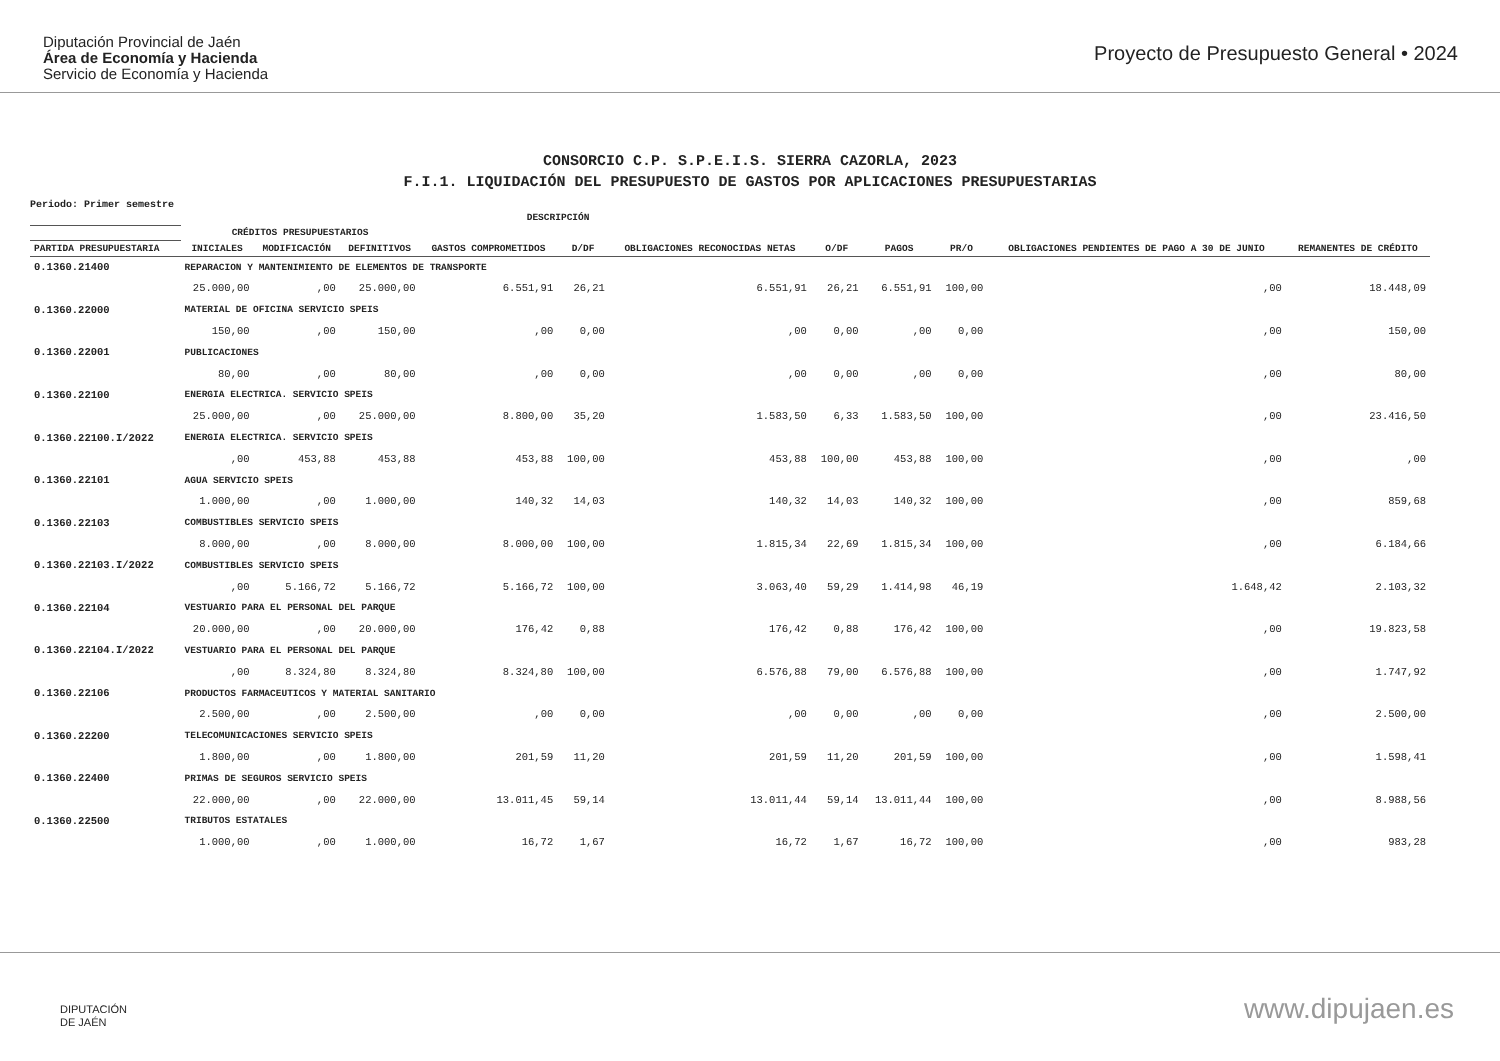Diputación Provincial de Jaén
Área de Economía y Hacienda
Servicio de Economía y Hacienda
Proyecto de Presupuesto General • 2024
CONSORCIO C.P. S.P.E.I.S. SIERRA CAZORLA, 2023
F.I.1. LIQUIDACIÓN DEL PRESUPUESTO DE GASTOS POR APLICACIONES PRESUPUESTARIAS
Periodo: Primer semestre
| | DESCRIPCIÓN | | | | | | | | | | |
| --- | --- | --- | --- | --- | --- | --- | --- | --- | --- | --- | --- |
| | CRÉDITOS PRESUPUESTARIOS | | | | | | | | | | |
| PARTIDA PRESUPUESTARIA | INICIALES | MODIFICACIÓN | DEFINITIVOS | GASTOS COMPROMETIDOS | D/DF | OBLIGACIONES RECONOCIDAS NETAS | O/DF | PAGOS | PR/O | OBLIGACIONES PENDIENTES DE PAGO A 30 DE JUNIO | REMANENTES DE CRÉDITO |
| 0.1360.21400 | REPARACION Y MANTENIMIENTO DE ELEMENTOS DE TRANSPORTE | | | | | | | | | | |
| | 25.000,00 | ,00 | 25.000,00 | 6.551,91 | 26,21 | 6.551,91 | 26,21 | 6.551,91 | 100,00 | ,00 | 18.448,09 |
| 0.1360.22000 | MATERIAL DE OFICINA SERVICIO SPEIS | | | | | | | | | | |
| | 150,00 | ,00 | 150,00 | ,00 | 0,00 | ,00 | 0,00 | ,00 | 0,00 | ,00 | 150,00 |
| 0.1360.22001 | PUBLICACIONES | | | | | | | | | | |
| | 80,00 | ,00 | 80,00 | ,00 | 0,00 | ,00 | 0,00 | ,00 | 0,00 | ,00 | 80,00 |
| 0.1360.22100 | ENERGIA ELECTRICA. SERVICIO SPEIS | | | | | | | | | | |
| | 25.000,00 | ,00 | 25.000,00 | 8.800,00 | 35,20 | 1.583,50 | 6,33 | 1.583,50 | 100,00 | ,00 | 23.416,50 |
| 0.1360.22100.I/2022 | ENERGIA ELECTRICA. SERVICIO SPEIS | | | | | | | | | | |
| | ,00 | 453,88 | 453,88 | 453,88 | 100,00 | 453,88 | 100,00 | 453,88 | 100,00 | ,00 | ,00 |
| 0.1360.22101 | AGUA SERVICIO SPEIS | | | | | | | | | | |
| | 1.000,00 | ,00 | 1.000,00 | 140,32 | 14,03 | 140,32 | 14,03 | 140,32 | 100,00 | ,00 | 859,68 |
| 0.1360.22103 | COMBUSTIBLES SERVICIO SPEIS | | | | | | | | | | |
| | 8.000,00 | ,00 | 8.000,00 | 8.000,00 | 100,00 | 1.815,34 | 22,69 | 1.815,34 | 100,00 | ,00 | 6.184,66 |
| 0.1360.22103.I/2022 | COMBUSTIBLES SERVICIO SPEIS | | | | | | | | | | |
| | ,00 | 5.166,72 | 5.166,72 | 5.166,72 | 100,00 | 3.063,40 | 59,29 | 1.414,98 | 46,19 | 1.648,42 | 2.103,32 |
| 0.1360.22104 | VESTUARIO PARA EL PERSONAL DEL PARQUE | | | | | | | | | | |
| | 20.000,00 | ,00 | 20.000,00 | 176,42 | 0,88 | 176,42 | 0,88 | 176,42 | 100,00 | ,00 | 19.823,58 |
| 0.1360.22104.I/2022 | VESTUARIO PARA EL PERSONAL DEL PARQUE | | | | | | | | | | |
| | ,00 | 8.324,80 | 8.324,80 | 8.324,80 | 100,00 | 6.576,88 | 79,00 | 6.576,88 | 100,00 | ,00 | 1.747,92 |
| 0.1360.22106 | PRODUCTOS FARMACEUTICOS Y MATERIAL SANITARIO | | | | | | | | | | |
| | 2.500,00 | ,00 | 2.500,00 | ,00 | 0,00 | ,00 | 0,00 | ,00 | 0,00 | ,00 | 2.500,00 |
| 0.1360.22200 | TELECOMUNICACIONES SERVICIO SPEIS | | | | | | | | | | |
| | 1.800,00 | ,00 | 1.800,00 | 201,59 | 11,20 | 201,59 | 11,20 | 201,59 | 100,00 | ,00 | 1.598,41 |
| 0.1360.22400 | PRIMAS DE SEGUROS SERVICIO SPEIS | | | | | | | | | | |
| | 22.000,00 | ,00 | 22.000,00 | 13.011,45 | 59,14 | 13.011,44 | 59,14 | 13.011,44 | 100,00 | ,00 | 8.988,56 |
| 0.1360.22500 | TRIBUTOS ESTATALES | | | | | | | | | | |
| | 1.000,00 | ,00 | 1.000,00 | 16,72 | 1,67 | 16,72 | 1,67 | 16,72 | 100,00 | ,00 | 983,28 |
DIPUTACIÓN
DE JAÉN
www.dipujaen.es